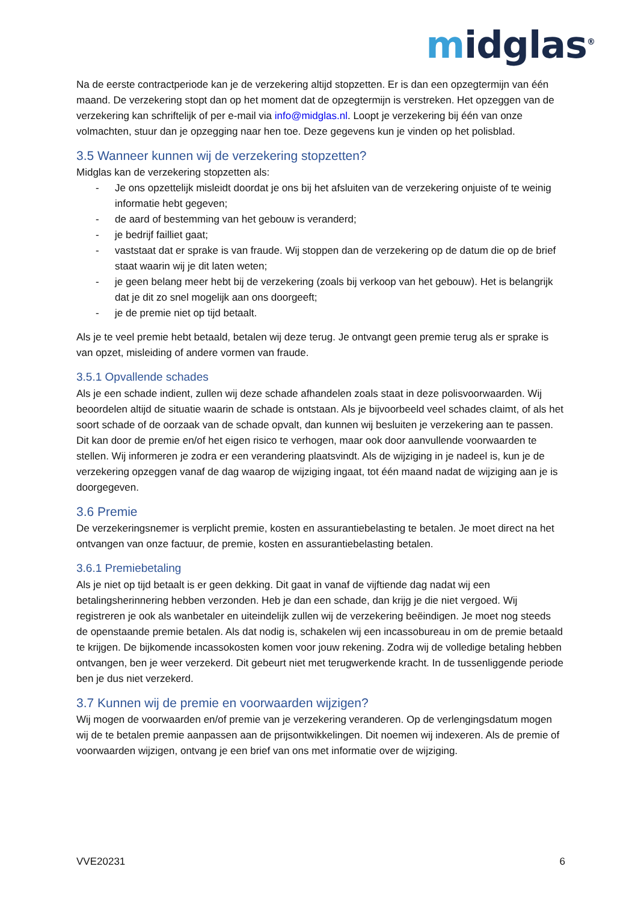midglas<sup>®</sup>
Na de eerste contractperiode kan je de verzekering altijd stopzetten. Er is dan een opzegtermijn van één maand. De verzekering stopt dan op het moment dat de opzegtermijn is verstreken. Het opzeggen van de verzekering kan schriftelijk of per e-mail via info@midglas.nl. Loopt je verzekering bij één van onze volmachten, stuur dan je opzegging naar hen toe. Deze gegevens kun je vinden op het polisblad.
3.5 Wanneer kunnen wij de verzekering stopzetten?
Midglas kan de verzekering stopzetten als:
- Je ons opzettelijk misleidt doordat je ons bij het afsluiten van de verzekering onjuiste of te weinig informatie hebt gegeven;
- de aard of bestemming van het gebouw is veranderd;
- je bedrijf failliet gaat;
- vaststaat dat er sprake is van fraude. Wij stoppen dan de verzekering op de datum die op de brief staat waarin wij je dit laten weten;
- je geen belang meer hebt bij de verzekering (zoals bij verkoop van het gebouw). Het is belangrijk dat je dit zo snel mogelijk aan ons doorgeeft;
- je de premie niet op tijd betaalt.
Als je te veel premie hebt betaald, betalen wij deze terug. Je ontvangt geen premie terug als er sprake is van opzet, misleiding of andere vormen van fraude.
3.5.1 Opvallende schades
Als je een schade indient, zullen wij deze schade afhandelen zoals staat in deze polisvoorwaarden. Wij beoordelen altijd de situatie waarin de schade is ontstaan. Als je bijvoorbeeld veel schades claimt, of als het soort schade of de oorzaak van de schade opvalt, dan kunnen wij besluiten je verzekering aan te passen. Dit kan door de premie en/of het eigen risico te verhogen, maar ook door aanvullende voorwaarden te stellen. Wij informeren je zodra er een verandering plaatsvindt. Als de wijziging in je nadeel is, kun je de verzekering opzeggen vanaf de dag waarop de wijziging ingaat, tot één maand nadat de wijziging aan je is doorgegeven.
3.6 Premie
De verzekeringsnemer is verplicht premie, kosten en assurantiebelasting te betalen. Je moet direct na het ontvangen van onze factuur, de premie, kosten en assurantiebelasting betalen.
3.6.1 Premiebetaling
Als je niet op tijd betaalt is er geen dekking. Dit gaat in vanaf de vijftiende dag nadat wij een betalingsherinnering hebben verzonden. Heb je dan een schade, dan krijg je die niet vergoed. Wij registreren je ook als wanbetaler en uiteindelijk zullen wij de verzekering beëindigen. Je moet nog steeds de openstaande premie betalen. Als dat nodig is, schakelen wij een incassobureau in om de premie betaald te krijgen. De bijkomende incassokosten komen voor jouw rekening. Zodra wij de volledige betaling hebben ontvangen, ben je weer verzekerd. Dit gebeurt niet met terugwerkende kracht. In de tussenliggende periode ben je dus niet verzekerd.
3.7 Kunnen wij de premie en voorwaarden wijzigen?
Wij mogen de voorwaarden en/of premie van je verzekering veranderen. Op de verlengingsdatum mogen wij de te betalen premie aanpassen aan de prijsontwikkelingen. Dit noemen wij indexeren. Als de premie of voorwaarden wijzigen, ontvang je een brief van ons met informatie over de wijziging.
VVE20231 6